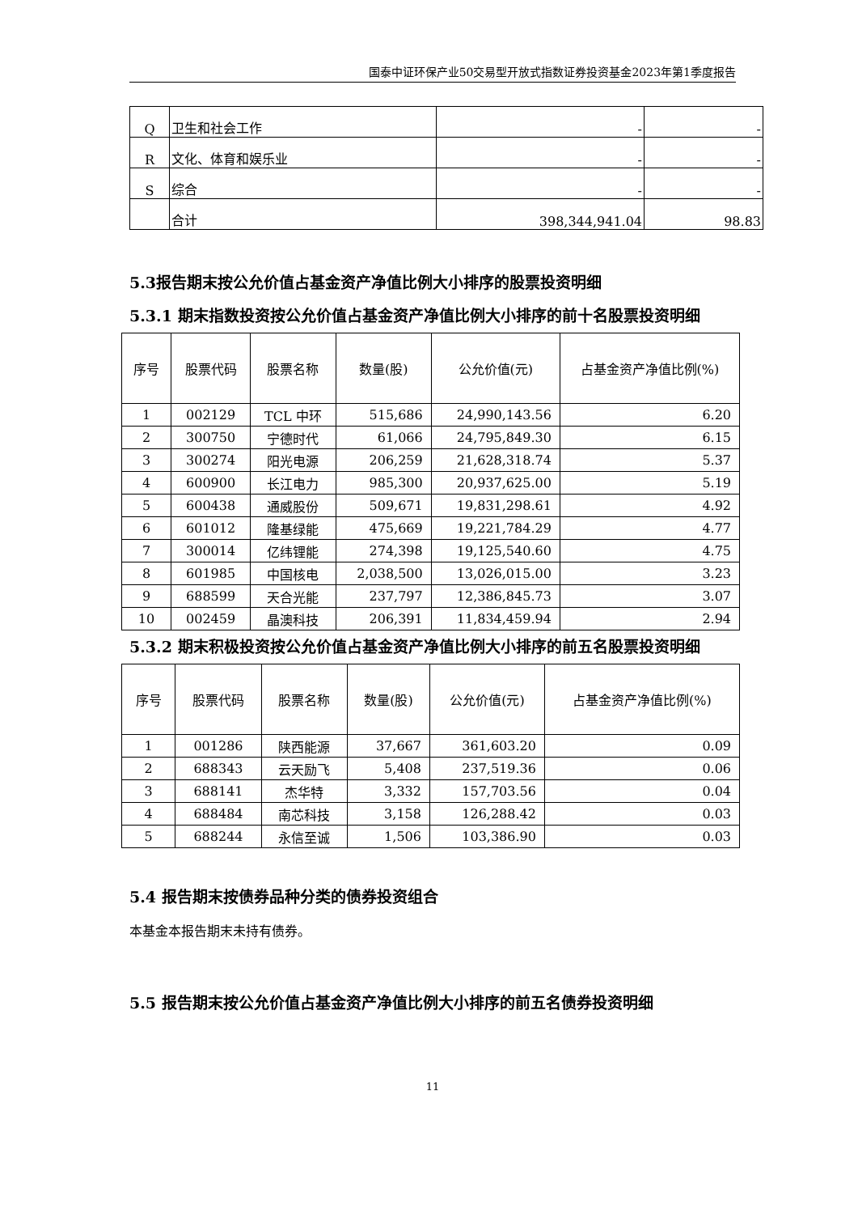国泰中证环保产业50交易型开放式指数证券投资基金2023年第1季度报告
| Q | 卫生和社会工作 | - | - |
| R | 文化、体育和娱乐业 | - | - |
| S | 综合 | - | - |
| | 合计 | 398,344,941.04 | 98.83 |
5.3报告期末按公允价值占基金资产净值比例大小排序的股票投资明细
5.3.1 期末指数投资按公允价值占基金资产净值比例大小排序的前十名股票投资明细
| 序号 | 股票代码 | 股票名称 | 数量(股) | 公允价值(元) | 占基金资产净值比例(%) |
| --- | --- | --- | --- | --- | --- |
| 1 | 002129 | TCL 中环 | 515,686 | 24,990,143.56 | 6.20 |
| 2 | 300750 | 宁德时代 | 61,066 | 24,795,849.30 | 6.15 |
| 3 | 300274 | 阳光电源 | 206,259 | 21,628,318.74 | 5.37 |
| 4 | 600900 | 长江电力 | 985,300 | 20,937,625.00 | 5.19 |
| 5 | 600438 | 通威股份 | 509,671 | 19,831,298.61 | 4.92 |
| 6 | 601012 | 隆基绿能 | 475,669 | 19,221,784.29 | 4.77 |
| 7 | 300014 | 亿纬锂能 | 274,398 | 19,125,540.60 | 4.75 |
| 8 | 601985 | 中国核电 | 2,038,500 | 13,026,015.00 | 3.23 |
| 9 | 688599 | 天合光能 | 237,797 | 12,386,845.73 | 3.07 |
| 10 | 002459 | 晶澳科技 | 206,391 | 11,834,459.94 | 2.94 |
5.3.2 期末积极投资按公允价值占基金资产净值比例大小排序的前五名股票投资明细
| 序号 | 股票代码 | 股票名称 | 数量(股) | 公允价值(元) | 占基金资产净值比例(%) |
| --- | --- | --- | --- | --- | --- |
| 1 | 001286 | 陕西能源 | 37,667 | 361,603.20 | 0.09 |
| 2 | 688343 | 云天励飞 | 5,408 | 237,519.36 | 0.06 |
| 3 | 688141 | 杰华特 | 3,332 | 157,703.56 | 0.04 |
| 4 | 688484 | 南芯科技 | 3,158 | 126,288.42 | 0.03 |
| 5 | 688244 | 永信至诚 | 1,506 | 103,386.90 | 0.03 |
5.4 报告期末按债券品种分类的债券投资组合
本基金本报告期末未持有债券。
5.5 报告期末按公允价值占基金资产净值比例大小排序的前五名债券投资明细
11